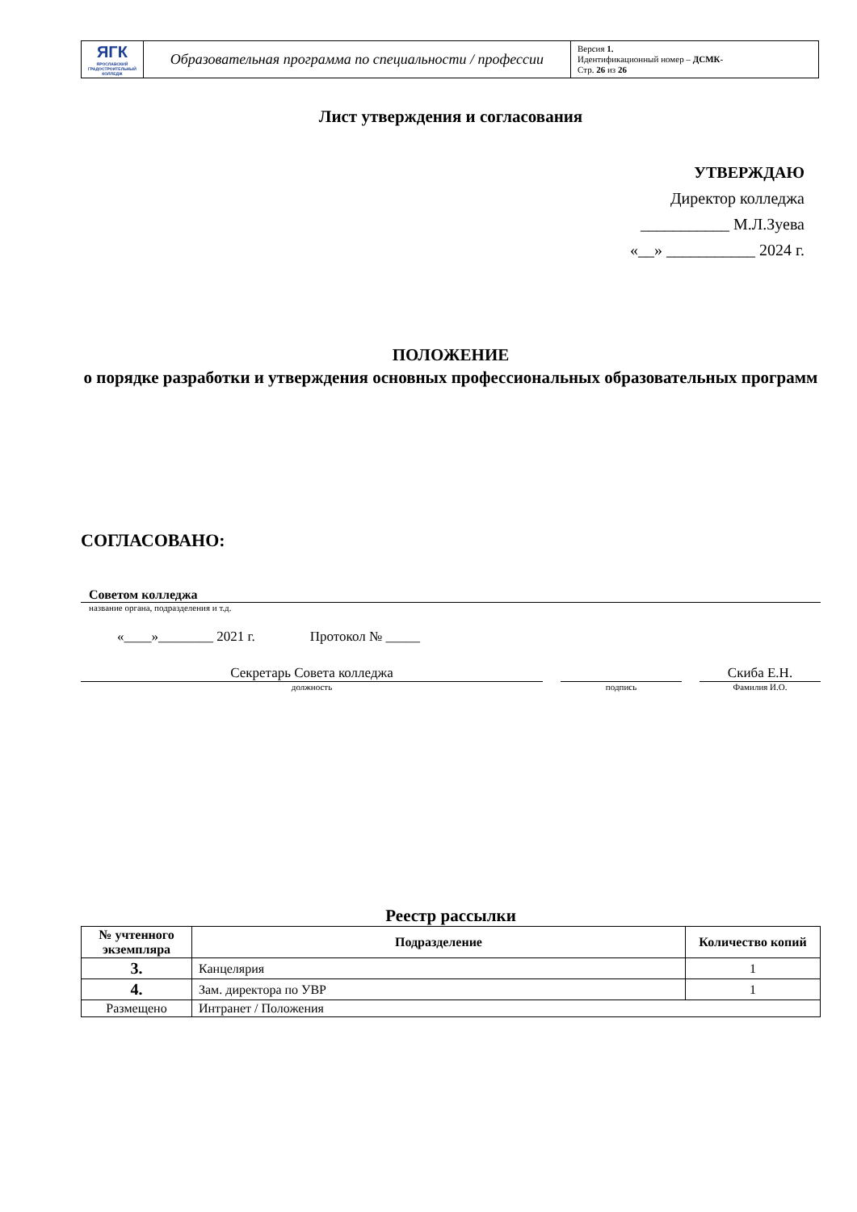| ЯГК ЯРОСЛАВСКИЙ ГРАДОСТРОИТЕЛЬНЫЙ КОЛЛЕДЖ | Образовательная программа по специальности / профессии | Версия 1. Идентификационный номер – ДСМК- Стр. 26 из 26 |
Лист утверждения и согласования
УТВЕРЖДАЮ
Директор колледжа
___________ М.Л.Зуева
«__» ___________ 2024 г.
ПОЛОЖЕНИЕ
о порядке разработки и утверждения основных профессиональных образовательных программ
СОГЛАСОВАНО:
Советом колледжа
название органа, подразделения и т.д.
«____»________ 2021 г. Протокол № _____
Секретарь Совета колледжа
должность
подпись
Скиба Е.Н.
Фамилия И.О.
Реестр рассылки
| № учтенного экземпляра | Подразделение | Количество копий |
| --- | --- | --- |
| 3. | Канцелярия | 1 |
| 4. | Зам. директора по УВР | 1 |
| Размещено | Интранет / Положения | |